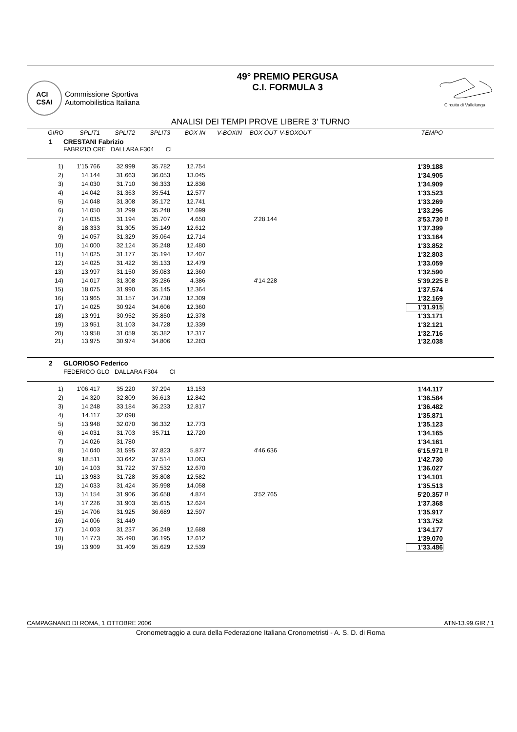ACI
CSAI
Commissione Sportiva
Automobilistica Italiana
49° PREMIO PERGUSA
C.I. FORMULA 3
Circuito di Vallelunga
ANALISI DEI TEMPI PROVE LIBERE 3' TURNO
| GIRO | SPLIT1 | SPLIT2 | SPLIT3 | BOX IN | V-BOXIN | BOX OUT | V-BOXOUT | TEMPO | |
| --- | --- | --- | --- | --- | --- | --- | --- | --- | --- |
| 1 | CRESTANI Fabrizio | | | | | | | | |
| FABRIZIO CRE DALLARA F304 CI | | | | | | | | | |
| 1) | 1'15.766 | 32.999 | 35.782 | 12.754 | | | | 1'39.188 | |
| 2) | 14.144 | 31.663 | 36.053 | 13.045 | | | | 1'34.905 | |
| 3) | 14.030 | 31.710 | 36.333 | 12.836 | | | | 1'34.909 | |
| 4) | 14.042 | 31.363 | 35.541 | 12.577 | | | | 1'33.523 | |
| 5) | 14.048 | 31.308 | 35.172 | 12.741 | | | | 1'33.269 | |
| 6) | 14.050 | 31.299 | 35.248 | 12.699 | | | | 1'33.296 | |
| 7) | 14.035 | 31.194 | 35.707 | 4.650 | | 2'28.144 | | 3'53.730 | B |
| 8) | 18.333 | 31.305 | 35.149 | 12.612 | | | | 1'37.399 | |
| 9) | 14.057 | 31.329 | 35.064 | 12.714 | | | | 1'33.164 | |
| 10) | 14.000 | 32.124 | 35.248 | 12.480 | | | | 1'33.852 | |
| 11) | 14.025 | 31.177 | 35.194 | 12.407 | | | | 1'32.803 | |
| 12) | 14.025 | 31.422 | 35.133 | 12.479 | | | | 1'33.059 | |
| 13) | 13.997 | 31.150 | 35.083 | 12.360 | | | | 1'32.590 | |
| 14) | 14.017 | 31.308 | 35.286 | 4.386 | | 4'14.228 | | 5'39.225 | B |
| 15) | 18.075 | 31.990 | 35.145 | 12.364 | | | | 1'37.574 | |
| 16) | 13.965 | 31.157 | 34.738 | 12.309 | | | | 1'32.169 | |
| 17) | 14.025 | 30.924 | 34.606 | 12.360 | | | | 1'31.915 | |
| 18) | 13.991 | 30.952 | 35.850 | 12.378 | | | | 1'33.171 | |
| 19) | 13.951 | 31.103 | 34.728 | 12.339 | | | | 1'32.121 | |
| 20) | 13.958 | 31.059 | 35.382 | 12.317 | | | | 1'32.716 | |
| 21) | 13.975 | 30.974 | 34.806 | 12.283 | | | | 1'32.038 | |
| 2 | GLORIOSO Federico | | | | | | | | |
| FEDERICO GLO DALLARA F304 CI | | | | | | | | | |
| 1) | 1'06.417 | 35.220 | 37.294 | 13.153 | | | | 1'44.117 | |
| 2) | 14.320 | 32.809 | 36.613 | 12.842 | | | | 1'36.584 | |
| 3) | 14.248 | 33.184 | 36.233 | 12.817 | | | | 1'36.482 | |
| 4) | 14.117 | 32.098 | | | | | | 1'35.871 | |
| 5) | 13.948 | 32.070 | 36.332 | 12.773 | | | | 1'35.123 | |
| 6) | 14.031 | 31.703 | 35.711 | 12.720 | | | | 1'34.165 | |
| 7) | 14.026 | 31.780 | | | | | | 1'34.161 | |
| 8) | 14.040 | 31.595 | 37.823 | 5.877 | | 4'46.636 | | 6'15.971 | B |
| 9) | 18.511 | 33.642 | 37.514 | 13.063 | | | | 1'42.730 | |
| 10) | 14.103 | 31.722 | 37.532 | 12.670 | | | | 1'36.027 | |
| 11) | 13.983 | 31.728 | 35.808 | 12.582 | | | | 1'34.101 | |
| 12) | 14.033 | 31.424 | 35.998 | 14.058 | | | | 1'35.513 | |
| 13) | 14.154 | 31.906 | 36.658 | 4.874 | | 3'52.765 | | 5'20.357 | B |
| 14) | 17.226 | 31.903 | 35.615 | 12.624 | | | | 1'37.368 | |
| 15) | 14.706 | 31.925 | 36.689 | 12.597 | | | | 1'35.917 | |
| 16) | 14.006 | 31.449 | | | | | | 1'33.752 | |
| 17) | 14.003 | 31.237 | 36.249 | 12.688 | | | | 1'34.177 | |
| 18) | 14.773 | 35.490 | 36.195 | 12.612 | | | | 1'39.070 | |
| 19) | 13.909 | 31.409 | 35.629 | 12.539 | | | | 1'33.486 | |
CAMPAGNANO DI ROMA, 1 OTTOBRE 2006 ATN-13.99.GIR / 1
Cronometraggio a cura della Federazione Italiana Cronometristi - A. S. D. di Roma